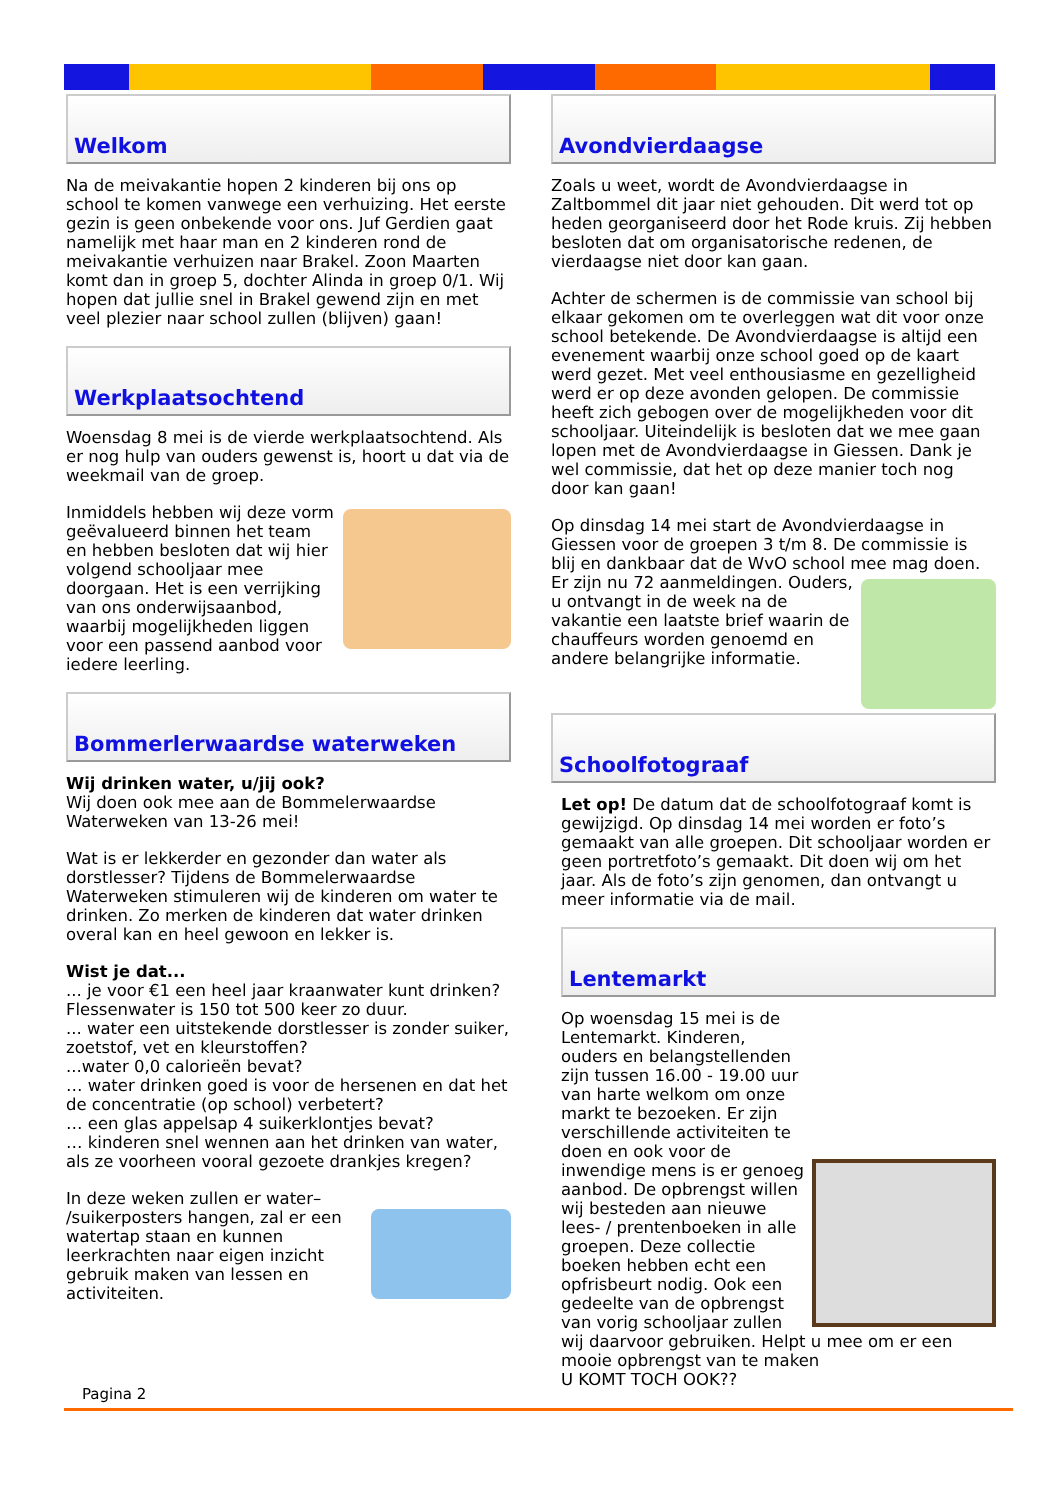Welkom
Na de meivakantie hopen 2 kinderen bij ons op school te komen vanwege een verhuizing. Het eerste gezin is geen onbekende voor ons. Juf Gerdien gaat namelijk met haar man en 2 kinderen rond de meivakantie verhuizen naar Brakel. Zoon Maarten komt dan in groep 5, dochter Alinda in groep 0/1. Wij hopen dat jullie snel in Brakel gewend zijn en met veel plezier naar school zullen (blijven) gaan!
Werkplaatsochtend
Woensdag 8 mei is de vierde werkplaatsochtend. Als er nog hulp van ouders gewenst is, hoort u dat via de weekmail van de groep.
Inmiddels hebben wij deze vorm geëvalueerd binnen het team en hebben besloten dat wij hier volgend schooljaar mee doorgaan. Het is een verrijking van ons onderwijsaanbod, waarbij mogelijkheden liggen voor een passend aanbod voor iedere leerling.
Bommerlerwaardse waterweken
Wij drinken water, u/jij ook?
Wij doen ook mee aan de Bommelerwaardse Waterweken van 13-26 mei!
Wat is er lekkerder en gezonder dan water als dorstlesser? Tijdens de Bommelerwaardse Waterweken stimuleren wij de kinderen om water te drinken. Zo merken de kinderen dat water drinken overal kan en heel gewoon en lekker is.
Wist je dat...
... je voor €1 een heel jaar kraanwater kunt drinken? Flessenwater is 150 tot 500 keer zo duur.
... water een uitstekende dorstlesser is zonder suiker, zoetstof, vet en kleurstoffen?
...water 0,0 calorieën bevat?
… water drinken goed is voor de hersenen en dat het de concentratie (op school) verbetert?
… een glas appelsap 4 suikerklontjes bevat?
… kinderen snel wennen aan het drinken van water, als ze voorheen vooral gezoete drankjes kregen?
In deze weken zullen er water– /suikerposters hangen, zal er een watertap staan en kunnen leerkrachten naar eigen inzicht gebruik maken van lessen en activiteiten.
Avondvierdaagse
Zoals u weet, wordt de Avondvierdaagse in Zaltbommel dit jaar niet gehouden. Dit werd tot op heden georganiseerd door het Rode kruis. Zij hebben besloten dat om organisatorische redenen, de vierdaagse niet door kan gaan.
Achter de schermen is de commissie van school bij elkaar gekomen om te overleggen wat dit voor onze school betekende. De Avondvierdaagse is altijd een evenement waarbij onze school goed op de kaart werd gezet. Met veel enthousiasme en gezelligheid werd er op deze avonden gelopen. De commissie heeft zich gebogen over de mogelijkheden voor dit schooljaar. Uiteindelijk is besloten dat we mee gaan lopen met de Avondvierdaagse in Giessen. Dank je wel commissie, dat het op deze manier toch nog door kan gaan!
Op dinsdag 14 mei start de Avondvierdaagse in Giessen voor de groepen 3 t/m 8. De commissie is blij en dankbaar dat de WvO school mee mag doen.
Er zijn nu 72 aanmeldingen. Ouders, u ontvangt in de week na de vakantie een laatste brief waarin de chauffeurs worden genoemd en andere belangrijke informatie.
Schoolfotograaf
Let op! De datum dat de schoolfotograaf komt is gewijzigd. Op dinsdag 14 mei worden er foto’s gemaakt van alle groepen. Dit schooljaar worden er geen portretfoto’s gemaakt. Dit doen wij om het jaar. Als de foto’s zijn genomen, dan ontvangt u meer informatie via de mail.
Lentemarkt
Op woensdag 15 mei is de Lentemarkt. Kinderen, ouders en belangstellenden zijn tussen 16.00 - 19.00 uur van harte welkom om onze markt te bezoeken. Er zijn verschillende activiteiten te doen en ook voor de inwendige mens is er genoeg aanbod. De opbrengst willen wij besteden aan nieuwe lees- / prentenboeken in alle groepen. Deze collectie boeken hebben echt een opfrisbeurt nodig. Ook een gedeelte van de opbrengst van vorig schooljaar zullen wij daarvoor gebruiken. Helpt u mee om er een mooie opbrengst van te maken
U KOMT TOCH OOK??
Pagina 2